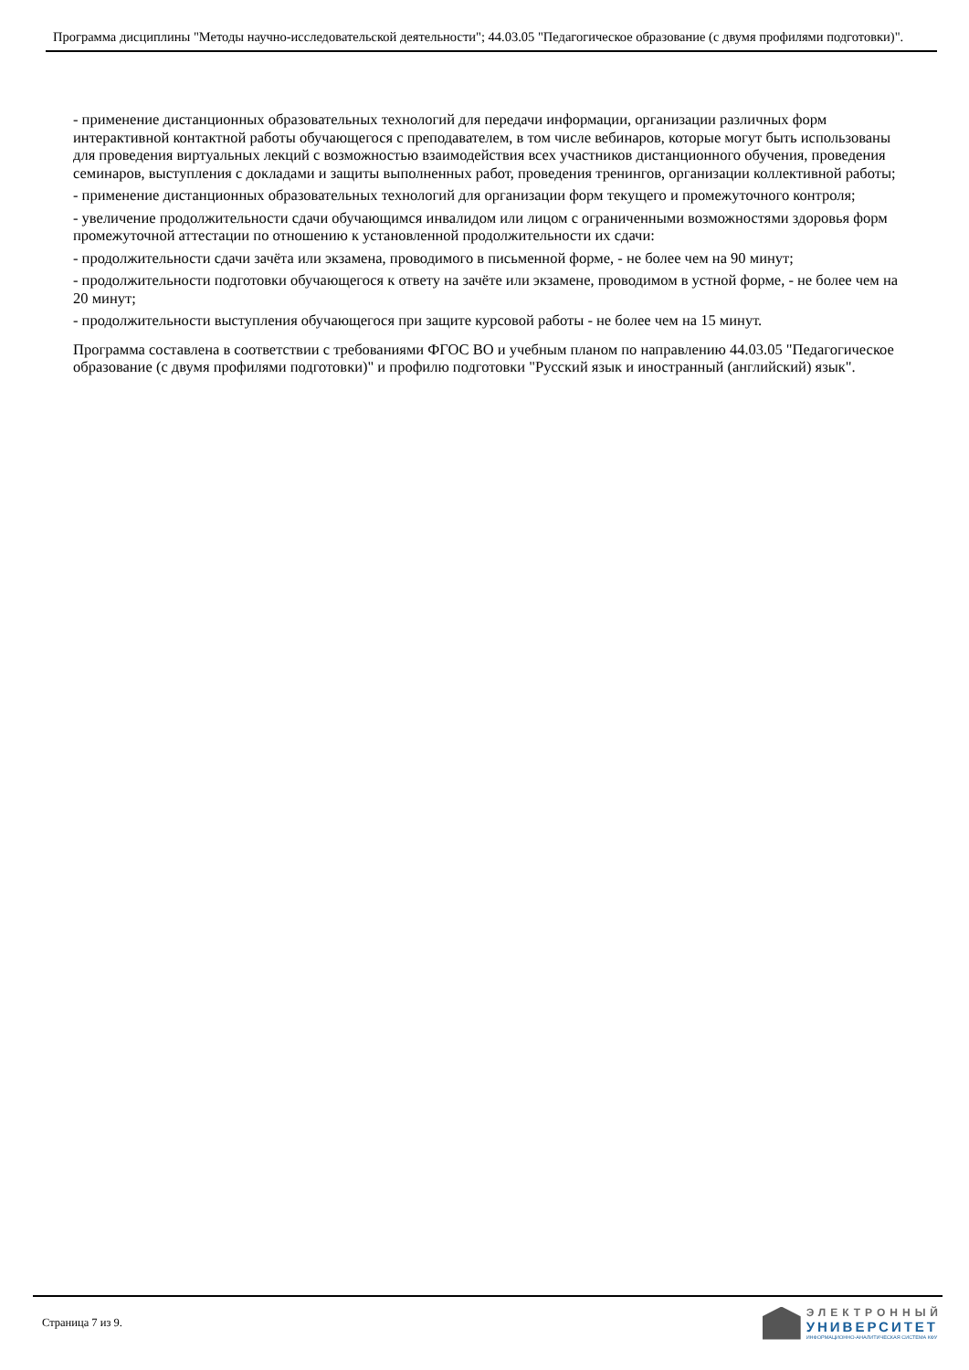Программа дисциплины "Методы научно-исследовательской деятельности"; 44.03.05 "Педагогическое образование (с двумя профилями подготовки)".
- применение дистанционных образовательных технологий для передачи информации, организации различных форм интерактивной контактной работы обучающегося с преподавателем, в том числе вебинаров, которые могут быть использованы для проведения виртуальных лекций с возможностью взаимодействия всех участников дистанционного обучения, проведения семинаров, выступления с докладами и защиты выполненных работ, проведения тренингов, организации коллективной работы;
- применение дистанционных образовательных технологий для организации форм текущего и промежуточного контроля;
- увеличение продолжительности сдачи обучающимся инвалидом или лицом с ограниченными возможностями здоровья форм промежуточной аттестации по отношению к установленной продолжительности их сдачи:
- продолжительности сдачи зачёта или экзамена, проводимого в письменной форме, - не более чем на 90 минут;
- продолжительности подготовки обучающегося к ответу на зачёте или экзамене, проводимом в устной форме, - не более чем на 20 минут;
- продолжительности выступления обучающегося при защите курсовой работы - не более чем на 15 минут.
Программа составлена в соответствии с требованиями ФГОС ВО и учебным планом по направлению 44.03.05 "Педагогическое образование (с двумя профилями подготовки)" и профилю подготовки "Русский язык и иностранный (английский) язык".
Страница 7 из 9.
ЭЛЕКТРОННЫЙ
УНИВЕРСИТЕТ
ИНФОРМАЦИОННО-АНАЛИТИЧЕСКАЯ СИСТЕМА КФУ